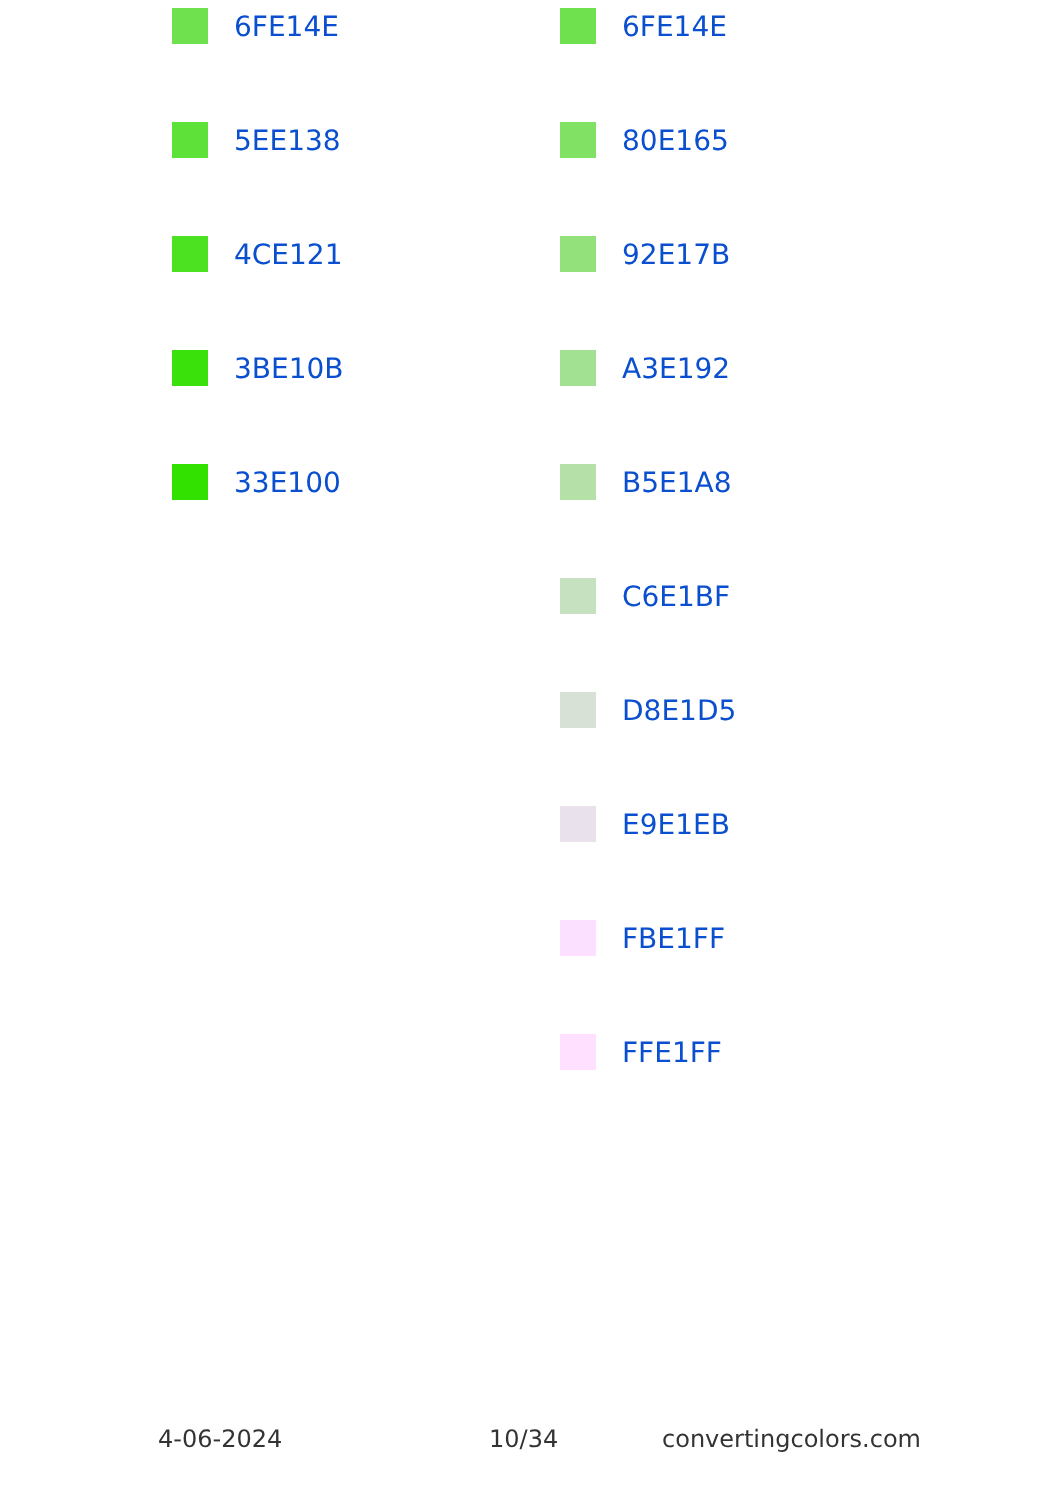6FE14E
5EE138
4CE121
3BE10B
33E100
6FE14E
80E165
92E17B
A3E192
B5E1A8
C6E1BF
D8E1D5
E9E1EB
FBE1FF
FFE1FF
4-06-2024 10/34 convertingcolors.com